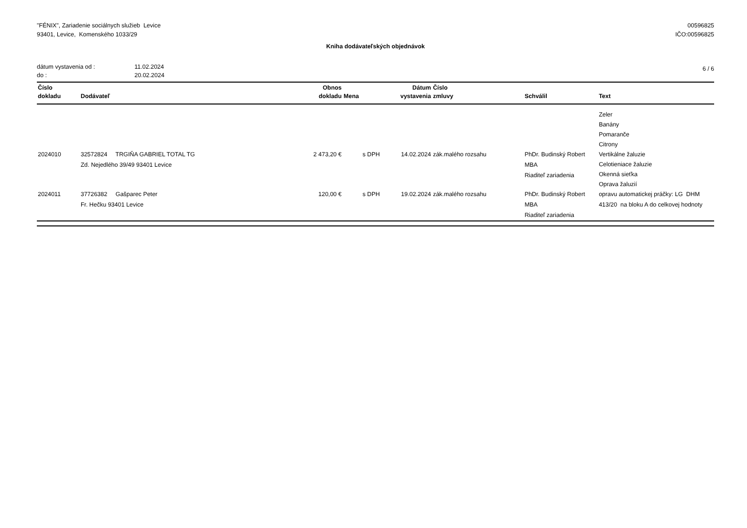"FÉNIX", Zariadenie sociálnych služieb Levice
93401, Levice, Komenského 1033/29
00596825
IČO:00596825
Kniha dodávateľských objednávok
dátum vystavenia od :
do :
11.02.2024
20.02.2024
6 / 6
| Číslo dokladu | Dodávateľ | Obnos dokladu | Mena | Dátum vystavenia | Číslo zmluvy | Schválil | Text |
| --- | --- | --- | --- | --- | --- | --- | --- |
| 2024010 | 32572824 TRGIŇA GABRIEL TOTAL TG Zd. Nejedlého 39/49 93401 Levice | 2 473,20 € | s DPH | 14.02.2024 | zák.malého rozsahu | PhDr. Budinský Robert MBA Riaditeľ zariadenia | Zeler Banány Pomaranče Citrony Vertikálne žaluzie Celotieniace žaluzie Okenná sieťka Oprava žaluzií |
| 2024011 | 37726382 Gašparec Peter Fr. Hečku 93401 Levice | 120,00 € | s DPH | 19.02.2024 | zák.malého rozsahu | PhDr. Budinský Robert MBA Riaditeľ zariadenia | opravu automatickej práčky: LG DHM 413/20 na bloku A do celkovej hodnoty |